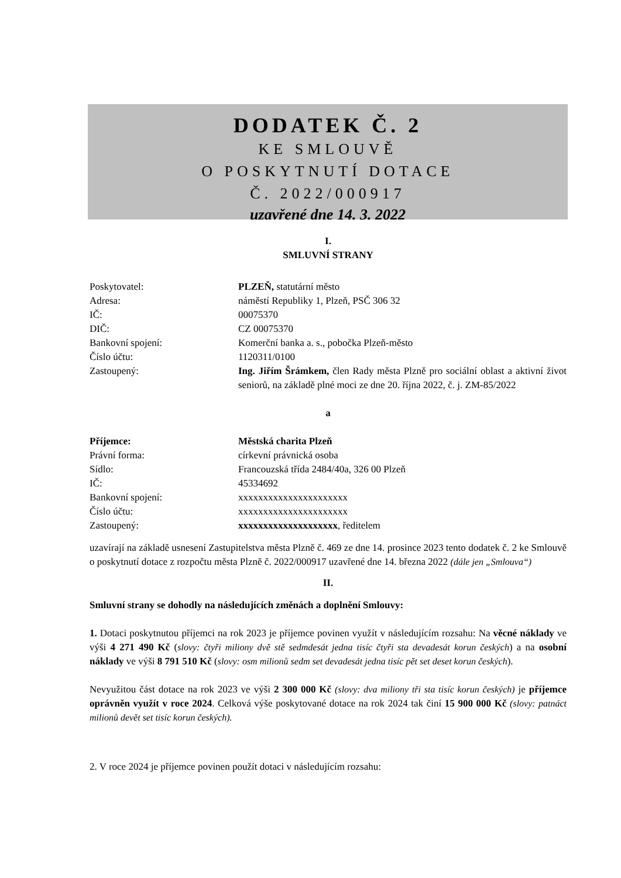DODATEK Č. 2
KE SMLOUVĚ
O POSKYTNUTÍ DOTACE
Č. 2022/000917
uzavřené dne 14. 3. 2022
I.
SMLUVNÍ STRANY
Poskytovatel: PLZEŇ, statutární město
Adresa: náměstí Republiky 1, Plzeň, PSČ 306 32
IČ: 00075370
DIČ: CZ 00075370
Bankovní spojení: Komerční banka a. s., pobočka Plzeň-město
Číslo účtu: 1120311/0100
Zastoupený: Ing. Jiřím Šrámkem, člen Rady města Plzně pro sociální oblast a aktivní život seniorů, na základě plné moci ze dne 20. října 2022, č. j. ZM-85/2022
a
Příjemce: Městská charita Plzeň
Právní forma: církevní právnická osoba
Sídlo: Francouzská třída 2484/40a, 326 00 Plzeň
IČ: 45334692
Bankovní spojení: xxxxxxxxxxxxxxxxxxxxxx
Číslo účtu: xxxxxxxxxxxxxxxxxxxxxx
Zastoupený: xxxxxxxxxxxxxxxxxxxx, ředitelem
uzavírají na základě usnesení Zastupitelstva města Plzně č. 469 ze dne 14. prosince 2023 tento dodatek č. 2 ke Smlouvě o poskytnutí dotace z rozpočtu města Plzně č. 2022/000917 uzavřené dne 14. března 2022 (dále jen „Smlouva“)
II.
Smluvní strany se dohodly na následujících změnách a doplnění Smlouvy:
1. Dotaci poskytnutou příjemci na rok 2023 je příjemce povinen využít v následujícím rozsahu: Na věcné náklady ve výši 4 271 490 Kč (slovy: čtyři miliony dvě stě sedmdesát jedna tisíc čtyři sta devadesát korun českých) a na osobní náklady ve výši 8 791 510 Kč (slovy: osm milionů sedm set devadesát jedna tisíc pět set deset korun českých).
Nevyužitou část dotace na rok 2023 ve výši 2 300 000 Kč (slovy: dva miliony tři sta tisíc korun českých) je příjemce oprávněn využít v roce 2024. Celková výše poskytované dotace na rok 2024 tak činí 15 900 000 Kč (slovy: patnáct milionů devět set tisíc korun českých).
2. V roce 2024 je příjemce povinen použít dotaci v následujícím rozsahu: